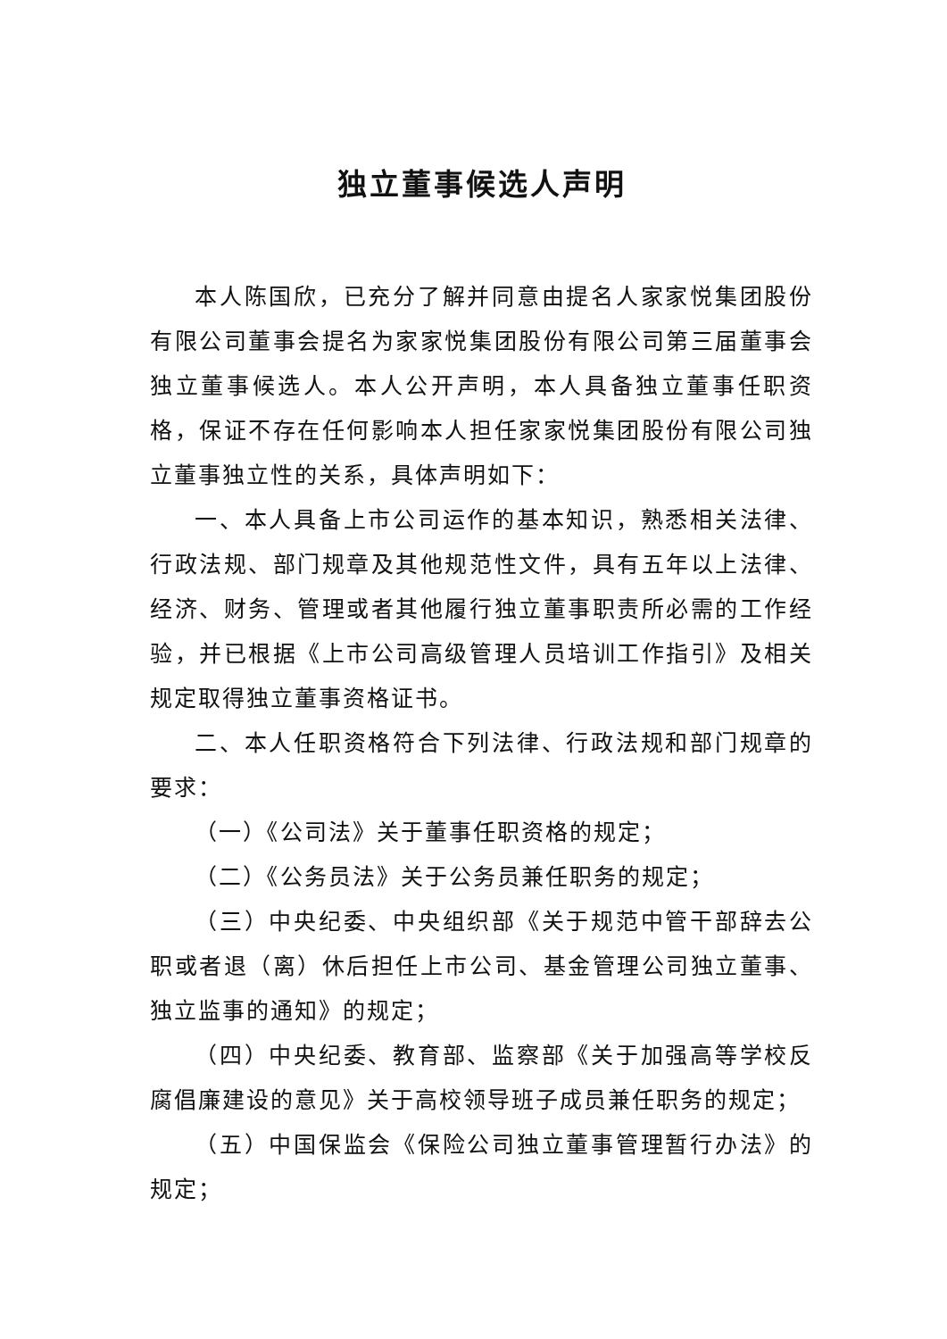独立董事候选人声明
本人陈国欣，已充分了解并同意由提名人家家悦集团股份有限公司董事会提名为家家悦集团股份有限公司第三届董事会独立董事候选人。本人公开声明，本人具备独立董事任职资格，保证不存在任何影响本人担任家家悦集团股份有限公司独立董事独立性的关系，具体声明如下：
一、本人具备上市公司运作的基本知识，熟悉相关法律、行政法规、部门规章及其他规范性文件，具有五年以上法律、经济、财务、管理或者其他履行独立董事职责所必需的工作经验，并已根据《上市公司高级管理人员培训工作指引》及相关规定取得独立董事资格证书。
二、本人任职资格符合下列法律、行政法规和部门规章的要求：
（一）《公司法》关于董事任职资格的规定；
（二）《公务员法》关于公务员兼任职务的规定；
（三）中央纪委、中央组织部《关于规范中管干部辞去公职或者退（离）休后担任上市公司、基金管理公司独立董事、独立监事的通知》的规定；
（四）中央纪委、教育部、监察部《关于加强高等学校反腐倡廉建设的意见》关于高校领导班子成员兼任职务的规定；
（五）中国保监会《保险公司独立董事管理暂行办法》的规定；